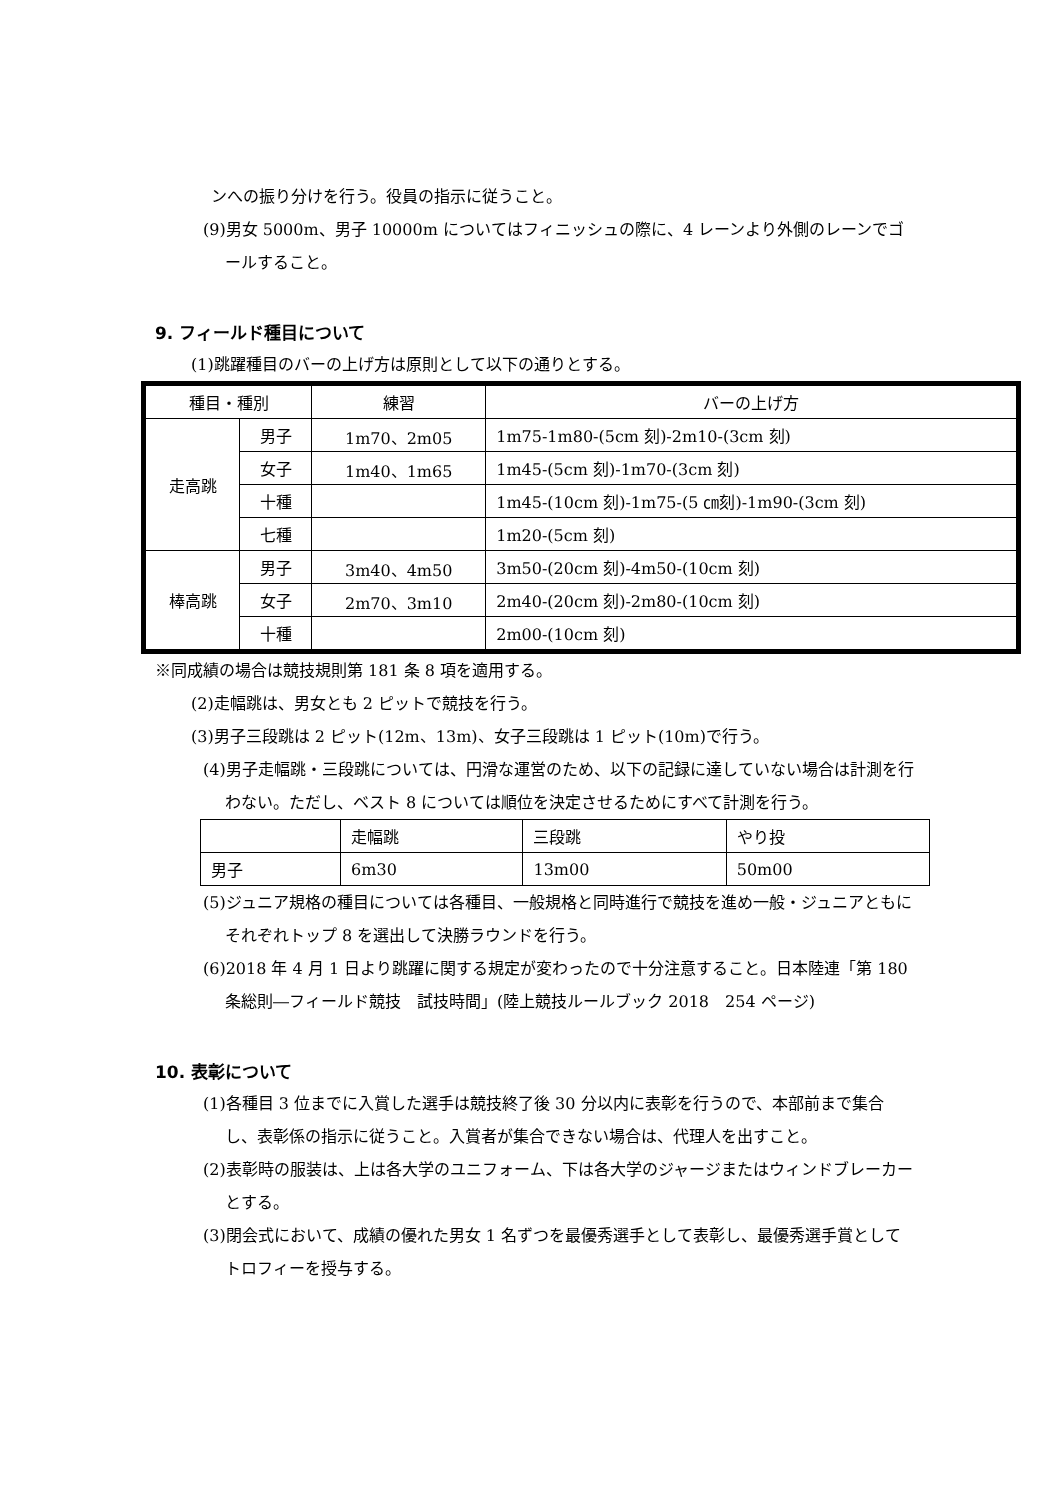ンへの振り分けを行う。役員の指示に従うこと。
(9)男女 5000m、男子 10000m についてはフィニッシュの際に、4 レーンより外側のレーンでゴールすること。
9. フィールド種目について
(1)跳躍種目のバーの上げ方は原則として以下の通りとする。
| 種目・種別 | | 練習 | バーの上げ方 |
| --- | --- | --- | --- |
| 走高跳 | 男子 | 1m70、2m05 | 1m75-1m80-(5cm 刻)-2m10-(3cm 刻) |
| | 女子 | 1m40、1m65 | 1m45-(5cm 刻)-1m70-(3cm 刻) |
| | 十種 | | 1m45-(10cm 刻)-1m75-(5 ㎝刻)-1m90-(3cm 刻) |
| | 七種 | | 1m20-(5cm 刻) |
| 棒高跳 | 男子 | 3m40、4m50 | 3m50-(20cm 刻)-4m50-(10cm 刻) |
| | 女子 | 2m70、3m10 | 2m40-(20cm 刻)-2m80-(10cm 刻) |
| | 十種 | | 2m00-(10cm 刻) |
※同成績の場合は競技規則第 181 条 8 項を適用する。
(2)走幅跳は、男女とも 2 ピットで競技を行う。
(3)男子三段跳は 2 ピット(12m、13m)、女子三段跳は 1 ピット(10m)で行う。
(4)男子走幅跳・三段跳については、円滑な運営のため、以下の記録に達していない場合は計測を行わない。ただし、ベスト 8 については順位を決定させるためにすべて計測を行う。
| | 走幅跳 | 三段跳 | やり投 |
| 男子 | 6m30 | 13m00 | 50m00 |
(5)ジュニア規格の種目については各種目、一般規格と同時進行で競技を進め一般・ジュニアともにそれぞれトップ 8 を選出して決勝ラウンドを行う。
(6)2018 年 4 月 1 日より跳躍に関する規定が変わったので十分注意すること。日本陸連「第 180 条総則―フィールド競技　試技時間」(陸上競技ルールブック 2018　254 ページ)
10. 表彰について
(1)各種目 3 位までに入賞した選手は競技終了後 30 分以内に表彰を行うので、本部前まで集合し、表彰係の指示に従うこと。入賞者が集合できない場合は、代理人を出すこと。
(2)表彰時の服装は、上は各大学のユニフォーム、下は各大学のジャージまたはウィンドブレーカーとする。
(3)閉会式において、成績の優れた男女 1 名ずつを最優秀選手として表彰し、最優秀選手賞としてトロフィーを授与する。